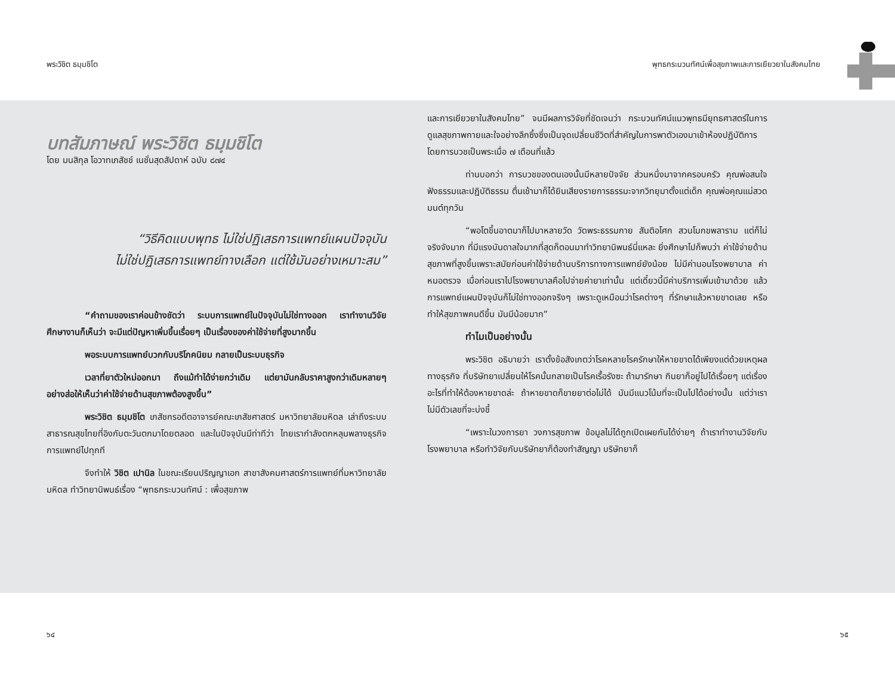พระวิชิต ธมฺมชิโต พุทธกระบวนทัศน์เพื่อสุขภาพและการเยียวยาในสังคมไทย
บทสัมภาษณ์ พระวิชิต ธมฺมชิโต
โดย มนสิกุล โอวาทเภสัชช์ เนชั่นสุดสัปดาห์ ฉบับ ๘๗๔
“วิธีคิดแบบพุทธ ไม่ใช่ปฏิเสธการแพทย์แผนปัจจุบัน
ไม่ใช่ปฏิเสธการแพทย์ทางเลือก แต่ใช้มันอย่างเหมาะสม”
“คำถามของเราค่อนข้างชัดว่า ระบบการแพทย์ในปัจจุบันไม่ใช่ทางออก เราทำงานวิจัย ศึกษางานก็เห็นว่า จะมีแต่ปัญหาเพิ่มขึ้นเรื่อยๆ เป็นเรื่องของค่าใช้จ่ายที่สูงมากขึ้น
พอระบบการแพทย์บวกกับบริโภคนิยม กลายเป็นระบบธุรกิจ
เวลาที่ยาตัวใหม่ออกมา ถึงแม้ทำได้ง่ายกว่าเดิม แต่ยามันกลับราคาสูงกว่าเดิมหลายๆ อย่างส่อให้เห็นว่าค่าใช้จ่ายด้านสุขภาพต้องสูงขึ้น”
พระวิชิต ธมฺมชิโต เภสัชกรอดีตอาจารย์คณะเภสัชศาสตร์ มหาวิทยาลัยมหิดล เล่าถึงระบบสาธารณสุขไทยที่อิงกับตะวันตกมาโดยตลอด และในปัจจุบันมีท่าทีว่า ไทยเรากำลังตกหลุมพลางธุรกิจการแพทย์ไปทุกที
จึงทำให้ วิชิต เปานิล ในขณะเรียนปริญญาเอก สาขาสังคมศาสตร์การแพทย์ที่มหาวิทยาลัยมหิดล ทำวิทยานิพนธ์เรื่อง “พุทธกระบวนทัศน์ : เพื่อสุขภาพ
และการเยียวยาในสังคมไทย” จนมีผลการวิจัยที่ชัดเจนว่า กระบวนทัศน์แนวพุทธมียุทธศาสตร์ในการดูแลสุขภาพกายและใจอย่างลึกซึ้งซึ่งเป็นจุดเปลี่ยนชีวิตที่สำคัญในการพาตัวเองมาเข้าห้องปฏิบัติการโดยการบวชเป็นพระเมื่อ ๗ เดือนที่แล้ว
ท่านบอกว่า การบวชของตนเองนั้นมีหลายปัจจัย ส่วนหนึ่งมาจากครอบครัว คุณพ่อสนใจฟังธรรมและปฏิบัติธรรม ตื่นเช้ามาก็ได้ยินเสียงรายการธรรมะจากวิทยุมาตั้งแต่เด็ก คุณพ่อคุณแม่สวดมนต์ทุกวัน
“พอโตขึ้นอาตมาก็ไปมาหลายวัด วัดพระธรรมกาย สันติอโศก สวนโมกขพลาราม แต่ก็ไม่จริงจังมาก ที่มีแรงบันดาลใจมากที่สุดก็ตอนมาทำวิทยานิพนธ์นี่แหละ ยิ่งศึกษาไปก็พบว่า ค่าใช้จ่ายด้านสุขภาพที่สูงขึ้นเพราะสมัยก่อนค่าใช้จ่ายด้านบริการทางการแพทย์ยังน้อย ไม่มีค่านอนโรงพยาบาล ค่าหมอตรวจ เมื่อก่อนเราไปโรงพยาบาลคือไปจ่ายค่ายาเท่านั้น แต่เดี๋ยวนี้มีค่าบริการเพิ่มเข้ามาด้วย แล้วการแพทย์แผนปัจจุบันก็ไม่ใช่ทางออกจริงๆ เพราะดูเหมือนว่าโรคต่างๆ ที่รักษาแล้วหายขาดเลย หรือทำให้สุขภาพคนดีขึ้น มันมีน้อยมาก”
ทำไมเป็นอย่างนั้น
พระวิชิต อธิบายว่า เราตั้งข้อสังเกตว่าโรคหลายโรครักษาให้หายขาดได้เพียงแต่ด้วยเหตุผลทางธุรกิจ ที่บริษัทยาเปลี่ยนให้โรคนั้นกลายเป็นโรคเรื้อรังซะ ถ้ามารักษา กินยาก็อยู่ไปได้เรื่อยๆ แต่เรื่องอะไรที่ทำให้ต้องหายขาดล่ะ ถ้าหายขาดก็ขายยาต่อไม่ได้ มันมีแนวโน้มที่จะเป็นไปได้อย่างนั้น แต่ว่าเราไม่มีตัวเลขที่จะบ่งชี้
“เพราะในวงการยา วงการสุขภาพ ข้อมูลไม่ได้ถูกเปิดเผยกันได้ง่ายๆ ถ้าเราทำงานวิจัยกับโรงพยาบาล หรือทำวิจัยกับบริษัทยาก็ต้องทำสัญญา บริษัทยาก็
๖๔ ๖๕